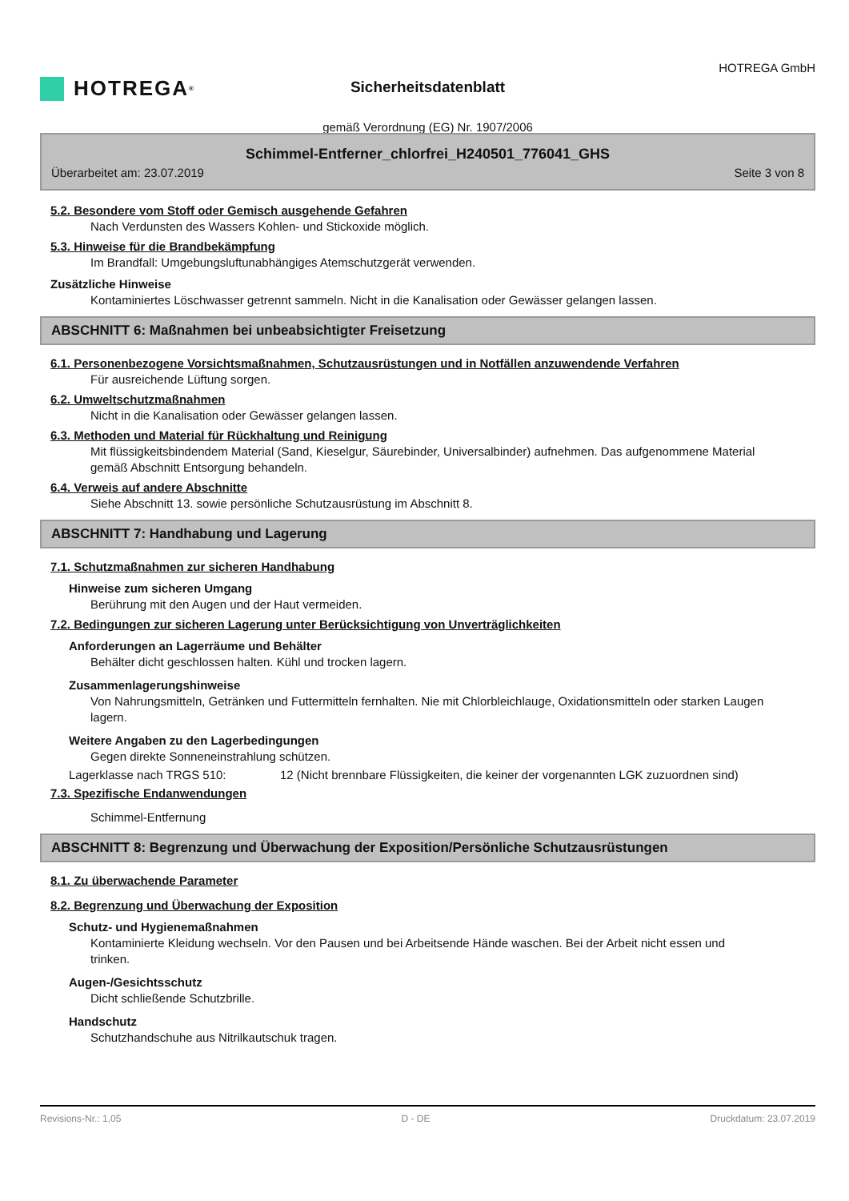HOTREGA<sup>®</sup>
HOTREGA GmbH
Sicherheitsdatenblatt
gemäß Verordnung (EG) Nr. 1907/2006
Schimmel-Entferner_chlorfrei_H240501_776041_GHS
Überarbeitet am: 23.07.2019 Seite 3 von 8
5.2. Besondere vom Stoff oder Gemisch ausgehende Gefahren
Nach Verdunsten des Wassers Kohlen- und Stickoxide möglich.
5.3. Hinweise für die Brandbekämpfung
Im Brandfall: Umgebungsluftunabhängiges Atemschutzgerät verwenden.
Zusätzliche Hinweise
Kontaminiertes Löschwasser getrennt sammeln. Nicht in die Kanalisation oder Gewässer gelangen lassen.
ABSCHNITT 6: Maßnahmen bei unbeabsichtigter Freisetzung
6.1. Personenbezogene Vorsichtsmaßnahmen, Schutzausrüstungen und in Notfällen anzuwendende Verfahren
Für ausreichende Lüftung sorgen.
6.2. Umweltschutzmaßnahmen
Nicht in die Kanalisation oder Gewässer gelangen lassen.
6.3. Methoden und Material für Rückhaltung und Reinigung
Mit flüssigkeitsbindendem Material (Sand, Kieselgur, Säurebinder, Universalbinder) aufnehmen. Das aufgenommene Material gemäß Abschnitt Entsorgung behandeln.
6.4. Verweis auf andere Abschnitte
Siehe Abschnitt 13. sowie persönliche Schutzausrüstung im Abschnitt 8.
ABSCHNITT 7: Handhabung und Lagerung
7.1. Schutzmaßnahmen zur sicheren Handhabung
Hinweise zum sicheren Umgang
Berührung mit den Augen und der Haut vermeiden.
7.2. Bedingungen zur sicheren Lagerung unter Berücksichtigung von Unverträglichkeiten
Anforderungen an Lagerräume und Behälter
Behälter dicht geschlossen halten. Kühl und trocken lagern.
Zusammenlagerungshinweise
Von Nahrungsmitteln, Getränken und Futtermitteln fernhalten. Nie mit Chlorbleichlauge, Oxidationsmitteln oder starken Laugen lagern.
Weitere Angaben zu den Lagerbedingungen
Gegen direkte Sonneneinstrahlung schützen.
Lagerklasse nach TRGS 510: 12 (Nicht brennbare Flüssigkeiten, die keiner der vorgenannten LGK zuzuordnen sind)
7.3. Spezifische Endanwendungen
Schimmel-Entfernung
ABSCHNITT 8: Begrenzung und Überwachung der Exposition/Persönliche Schutzausrüstungen
8.1. Zu überwachende Parameter
8.2. Begrenzung und Überwachung der Exposition
Schutz- und Hygienemaßnahmen
Kontaminierte Kleidung wechseln. Vor den Pausen und bei Arbeitsende Hände waschen. Bei der Arbeit nicht essen und trinken.
Augen-/Gesichtsschutz
Dicht schließende Schutzbrille.
Handschutz
Schutzhandschuhe aus Nitrilkautschuk tragen.
Revisions-Nr.: 1,05 D - DE Druckdatum: 23.07.2019